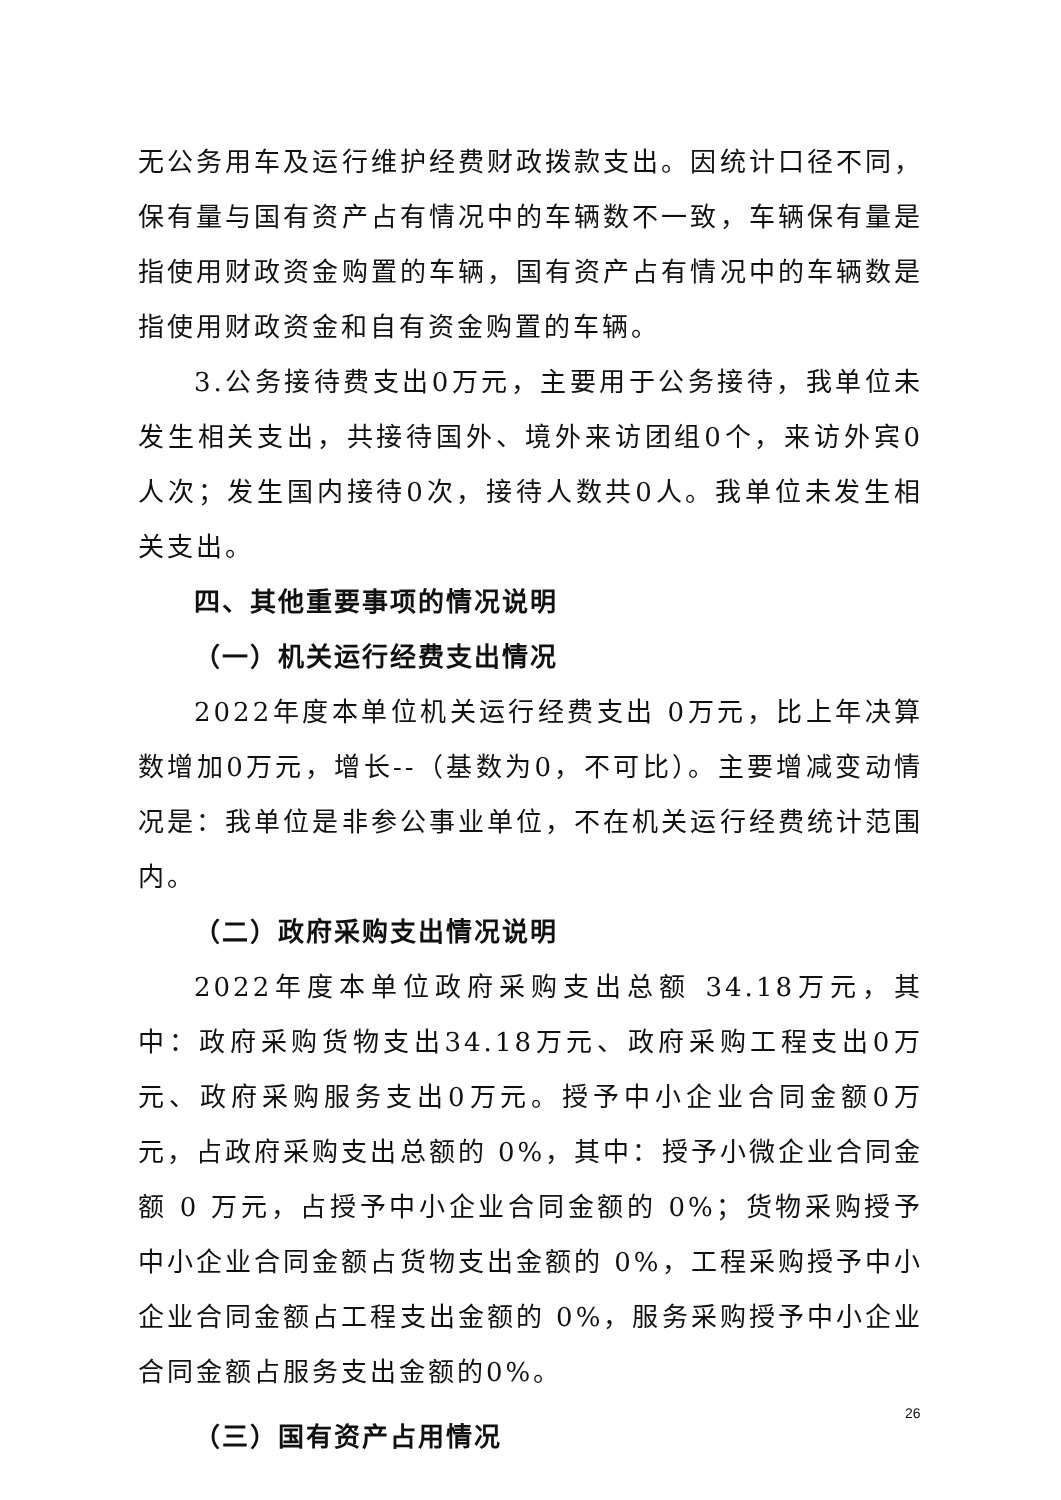无公务用车及运行维护经费财政拨款支出。因统计口径不同，保有量与国有资产占有情况中的车辆数不一致，车辆保有量是指使用财政资金购置的车辆，国有资产占有情况中的车辆数是指使用财政资金和自有资金购置的车辆。
3.公务接待费支出0万元，主要用于公务接待，我单位未发生相关支出，共接待国外、境外来访团组0个，来访外宾0人次；发生国内接待0次，接待人数共0人。我单位未发生相关支出。
四、其他重要事项的情况说明
（一）机关运行经费支出情况
2022年度本单位机关运行经费支出 0万元，比上年决算数增加0万元，增长--（基数为0，不可比）。主要增减变动情况是：我单位是非参公事业单位，不在机关运行经费统计范围内。
（二）政府采购支出情况说明
2022年度本单位政府采购支出总额 34.18万元，其中：政府采购货物支出34.18万元、政府采购工程支出0万元、政府采购服务支出0万元。授予中小企业合同金额0万元，占政府采购支出总额的 0%，其中：授予小微企业合同金额 0 万元，占授予中小企业合同金额的 0%；货物采购授予中小企业合同金额占货物支出金额的 0%，工程采购授予中小企业合同金额占工程支出金额的 0%，服务采购授予中小企业合同金额占服务支出金额的0%。
（三）国有资产占用情况
26